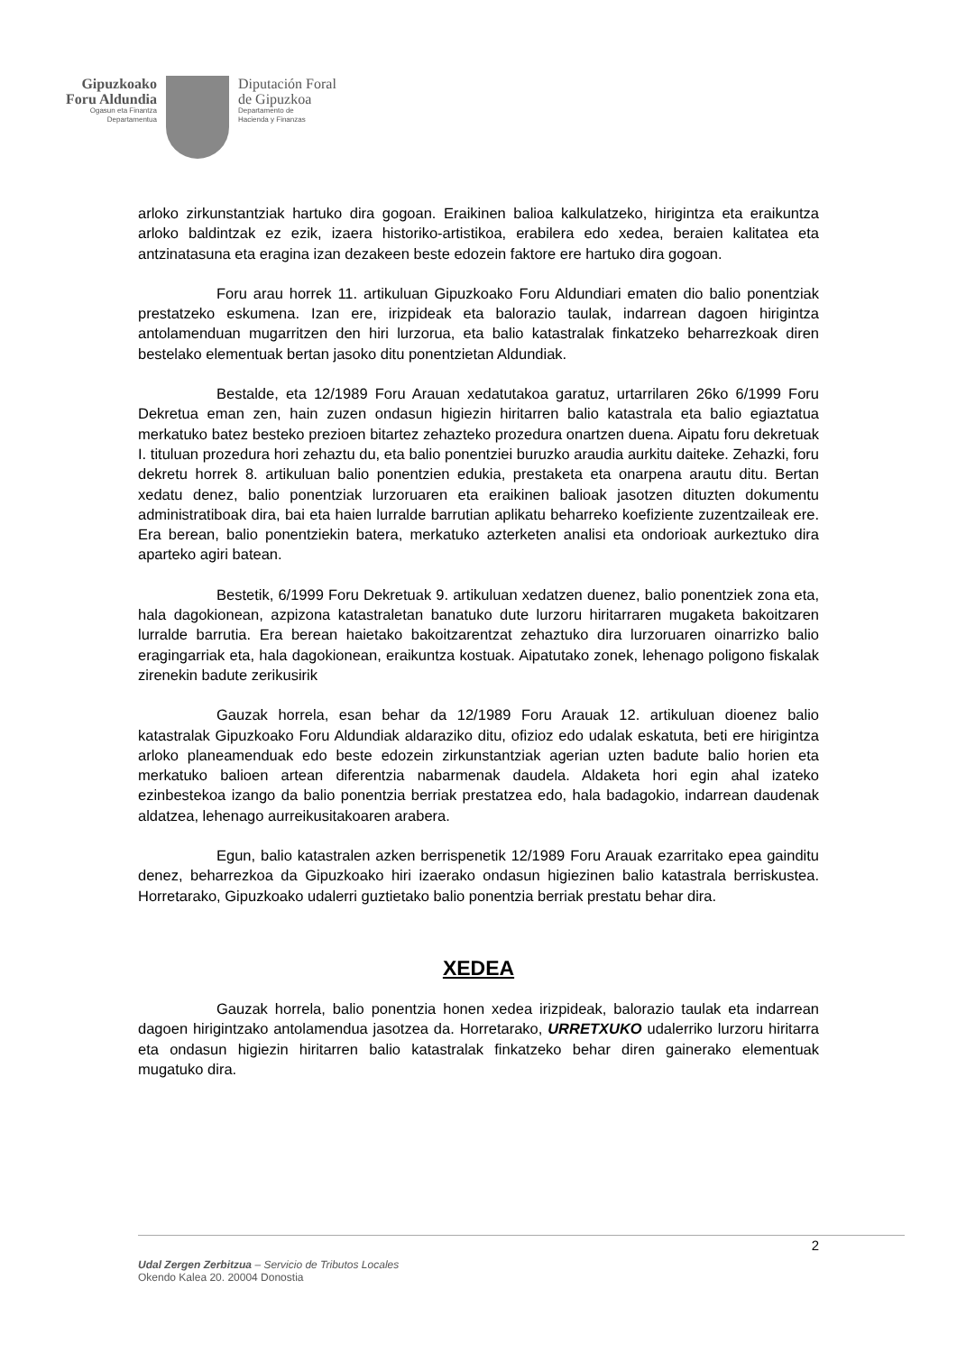Gipuzkoako
Foru Aldundia
Ogasun eta Finantza
Departamentua
Diputación Foral
de Gipuzkoa
Departamento de
Hacienda y Finanzas
arloko zirkunstantziak hartuko dira gogoan. Eraikinen balioa kalkulatzeko, hirigintza eta eraikuntza arloko baldintzak ez ezik, izaera historiko-artistikoa, erabilera edo xedea, beraien kalitatea eta antzinatasuna eta eragina izan dezakeen beste edozein faktore ere hartuko dira gogoan.
Foru arau horrek 11. artikuluan Gipuzkoako Foru Aldundiari ematen dio balio ponentziak prestatzeko eskumena. Izan ere, irizpideak eta balorazio taulak, indarrean dagoen hirigintza antolamenduan mugarritzen den hiri lurzorua, eta balio katastralak finkatzeko beharrezkoak diren bestelako elementuak bertan jasoko ditu ponentzietan Aldundiak.
Bestalde, eta 12/1989 Foru Arauan xedatutakoa garatuz, urtarrilaren 26ko 6/1999 Foru Dekretua eman zen, hain zuzen ondasun higiezin hiritarren balio katastrala eta balio egiaztatua merkatuko batez besteko prezioen bitartez zehazteko prozedura onartzen duena. Aipatu foru dekretuak I. tituluan prozedura hori zehaztu du, eta balio ponentziei buruzko araudia aurkitu daiteke. Zehazki, foru dekretu horrek 8. artikuluan balio ponentzien edukia, prestaketa eta onarpena arautu ditu. Bertan xedatu denez, balio ponentziak lurzoruaren eta eraikinen balioak jasotzen dituzten dokumentu administratiboak dira, bai eta haien lurralde barrutian aplikatu beharreko koefiziente zuzentzaileak ere. Era berean, balio ponentziekin batera, merkatuko azterketen analisi eta ondorioak aurkeztuko dira aparteko agiri batean.
Bestetik, 6/1999 Foru Dekretuak 9. artikuluan xedatzen duenez, balio ponentziek zona eta, hala dagokionean, azpizona katastraletan banatuko dute lurzoru hiritarraren mugaketa bakoitzaren lurralde barrutia. Era berean haietako bakoitzarentzat zehaztuko dira lurzoruaren oinarrizko balio eragingarriak eta, hala dagokionean, eraikuntza kostuak. Aipatutako zonek, lehenago poligono fiskalak zirenekin badute zerikusirik
Gauzak horrela, esan behar da 12/1989 Foru Arauak 12. artikuluan dioenez balio katastralak Gipuzkoako Foru Aldundiak aldaraziko ditu, ofizioz edo udalak eskatuta, beti ere hirigintza arloko planeamenduak edo beste edozein zirkunstantziak agerian uzten badute balio horien eta merkatuko balioen artean diferentzia nabarmenak daudela. Aldaketa hori egin ahal izateko ezinbestekoa izango da balio ponentzia berriak prestatzea edo, hala badagokio, indarrean daudenak aldatzea, lehenago aurreikusitakoaren arabera.
Egun, balio katastralen azken berrispenetik 12/1989 Foru Arauak ezarritako epea gainditu denez, beharrezkoa da Gipuzkoako hiri izaerako ondasun higiezinen balio katastrala berriskustea. Horretarako, Gipuzkoako udalerri guztietako balio ponentzia berriak prestatu behar dira.
XEDEA
Gauzak horrela, balio ponentzia honen xedea irizpideak, balorazio taulak eta indarrean dagoen hirigintzako antolamendua jasotzea da. Horretarako, URRETXUKO udalerriko lurzoru hiritarra eta ondasun higiezin hiritarren balio katastralak finkatzeko behar diren gainerako elementuak mugatuko dira.
2
Udal Zergen Zerbitzua – Servicio de Tributos Locales
Okendo Kalea 20. 20004 Donostia